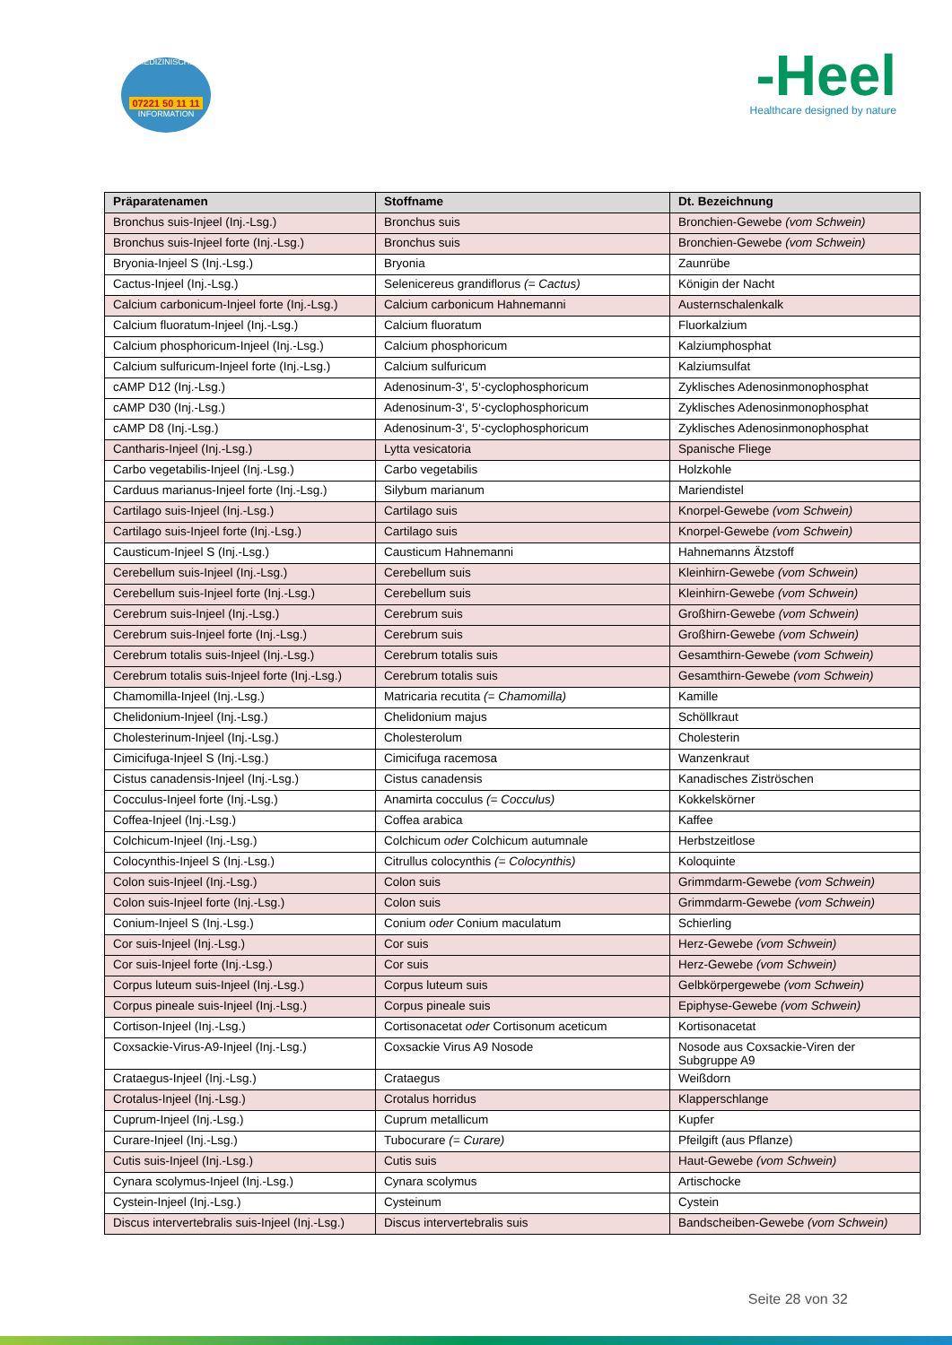MEDIZINISCHE
07221 50 11 11
INFORMATION
-Heel
Healthcare designed by nature
| Präparatenamen | Stoffname | Dt. Bezeichnung |
| --- | --- | --- |
| Bronchus suis-Injeel (Inj.-Lsg.) | Bronchus suis | Bronchien-Gewebe (vom Schwein) |
| Bronchus suis-Injeel forte (Inj.-Lsg.) | Bronchus suis | Bronchien-Gewebe (vom Schwein) |
| Bryonia-Injeel S (Inj.-Lsg.) | Bryonia | Zaunrübe |
| Cactus-Injeel (Inj.-Lsg.) | Selenicereus grandiflorus (= Cactus) | Königin der Nacht |
| Calcium carbonicum-Injeel forte (Inj.-Lsg.) | Calcium carbonicum Hahnemanni | Austernschalenkalk |
| Calcium fluoratum-Injeel (Inj.-Lsg.) | Calcium fluoratum | Fluorkalzium |
| Calcium phosphoricum-Injeel (Inj.-Lsg.) | Calcium phosphoricum | Kalziumphosphat |
| Calcium sulfuricum-Injeel forte (Inj.-Lsg.) | Calcium sulfuricum | Kalziumsulfat |
| cAMP D12 (Inj.-Lsg.) | Adenosinum-3‘, 5‘-cyclophosphoricum | Zyklisches Adenosinmonophosphat |
| cAMP D30 (Inj.-Lsg.) | Adenosinum-3‘, 5‘-cyclophosphoricum | Zyklisches Adenosinmonophosphat |
| cAMP D8 (Inj.-Lsg.) | Adenosinum-3‘, 5‘-cyclophosphoricum | Zyklisches Adenosinmonophosphat |
| Cantharis-Injeel (Inj.-Lsg.) | Lytta vesicatoria | Spanische Fliege |
| Carbo vegetabilis-Injeel (Inj.-Lsg.) | Carbo vegetabilis | Holzkohle |
| Carduus marianus-Injeel forte (Inj.-Lsg.) | Silybum marianum | Mariendistel |
| Cartilago suis-Injeel (Inj.-Lsg.) | Cartilago suis | Knorpel-Gewebe (vom Schwein) |
| Cartilago suis-Injeel forte (Inj.-Lsg.) | Cartilago suis | Knorpel-Gewebe (vom Schwein) |
| Causticum-Injeel S (Inj.-Lsg.) | Causticum Hahnemanni | Hahnemanns Ätzstoff |
| Cerebellum suis-Injeel (Inj.-Lsg.) | Cerebellum suis | Kleinhirn-Gewebe (vom Schwein) |
| Cerebellum suis-Injeel forte (Inj.-Lsg.) | Cerebellum suis | Kleinhirn-Gewebe (vom Schwein) |
| Cerebrum suis-Injeel (Inj.-Lsg.) | Cerebrum suis | Großhirn-Gewebe (vom Schwein) |
| Cerebrum suis-Injeel forte (Inj.-Lsg.) | Cerebrum suis | Großhirn-Gewebe (vom Schwein) |
| Cerebrum totalis suis-Injeel (Inj.-Lsg.) | Cerebrum totalis suis | Gesamthirn-Gewebe (vom Schwein) |
| Cerebrum totalis suis-Injeel forte (Inj.-Lsg.) | Cerebrum totalis suis | Gesamthirn-Gewebe (vom Schwein) |
| Chamomilla-Injeel (Inj.-Lsg.) | Matricaria recutita (= Chamomilla) | Kamille |
| Chelidonium-Injeel (Inj.-Lsg.) | Chelidonium majus | Schöllkraut |
| Cholesterinum-Injeel (Inj.-Lsg.) | Cholesterolum | Cholesterin |
| Cimicifuga-Injeel S (Inj.-Lsg.) | Cimicifuga racemosa | Wanzenkraut |
| Cistus canadensis-Injeel (Inj.-Lsg.) | Cistus canadensis | Kanadisches Ziströschen |
| Cocculus-Injeel forte (Inj.-Lsg.) | Anamirta cocculus (= Cocculus) | Kokkelskörner |
| Coffea-Injeel (Inj.-Lsg.) | Coffea arabica | Kaffee |
| Colchicum-Injeel (Inj.-Lsg.) | Colchicum oder Colchicum autumnale | Herbstzeitlose |
| Colocynthis-Injeel S (Inj.-Lsg.) | Citrullus colocynthis (= Colocynthis) | Koloquinte |
| Colon suis-Injeel (Inj.-Lsg.) | Colon suis | Grimmdarm-Gewebe (vom Schwein) |
| Colon suis-Injeel forte (Inj.-Lsg.) | Colon suis | Grimmdarm-Gewebe (vom Schwein) |
| Conium-Injeel S (Inj.-Lsg.) | Conium oder Conium maculatum | Schierling |
| Cor suis-Injeel (Inj.-Lsg.) | Cor suis | Herz-Gewebe (vom Schwein) |
| Cor suis-Injeel forte (Inj.-Lsg.) | Cor suis | Herz-Gewebe (vom Schwein) |
| Corpus luteum suis-Injeel (Inj.-Lsg.) | Corpus luteum suis | Gelbkörpergewebe (vom Schwein) |
| Corpus pineale suis-Injeel (Inj.-Lsg.) | Corpus pineale suis | Epiphyse-Gewebe (vom Schwein) |
| Cortison-Injeel (Inj.-Lsg.) | Cortisonacetat oder Cortisonum aceticum | Kortisonacetat |
| Coxsackie-Virus-A9-Injeel (Inj.-Lsg.) | Coxsackie Virus A9 Nosode | Nosode aus Coxsackie-Viren der Subgruppe A9 |
| Crataegus-Injeel (Inj.-Lsg.) | Crataegus | Weißdorn |
| Crotalus-Injeel (Inj.-Lsg.) | Crotalus horridus | Klapperschlange |
| Cuprum-Injeel (Inj.-Lsg.) | Cuprum metallicum | Kupfer |
| Curare-Injeel (Inj.-Lsg.) | Tubocurare (= Curare) | Pfeilgift (aus Pflanze) |
| Cutis suis-Injeel (Inj.-Lsg.) | Cutis suis | Haut-Gewebe (vom Schwein) |
| Cynara scolymus-Injeel (Inj.-Lsg.) | Cynara scolymus | Artischocke |
| Cystein-Injeel (Inj.-Lsg.) | Cysteinum | Cystein |
| Discus intervertebralis suis-Injeel (Inj.-Lsg.) | Discus intervertebralis suis | Bandscheiben-Gewebe (vom Schwein) |
Seite 28 von 32